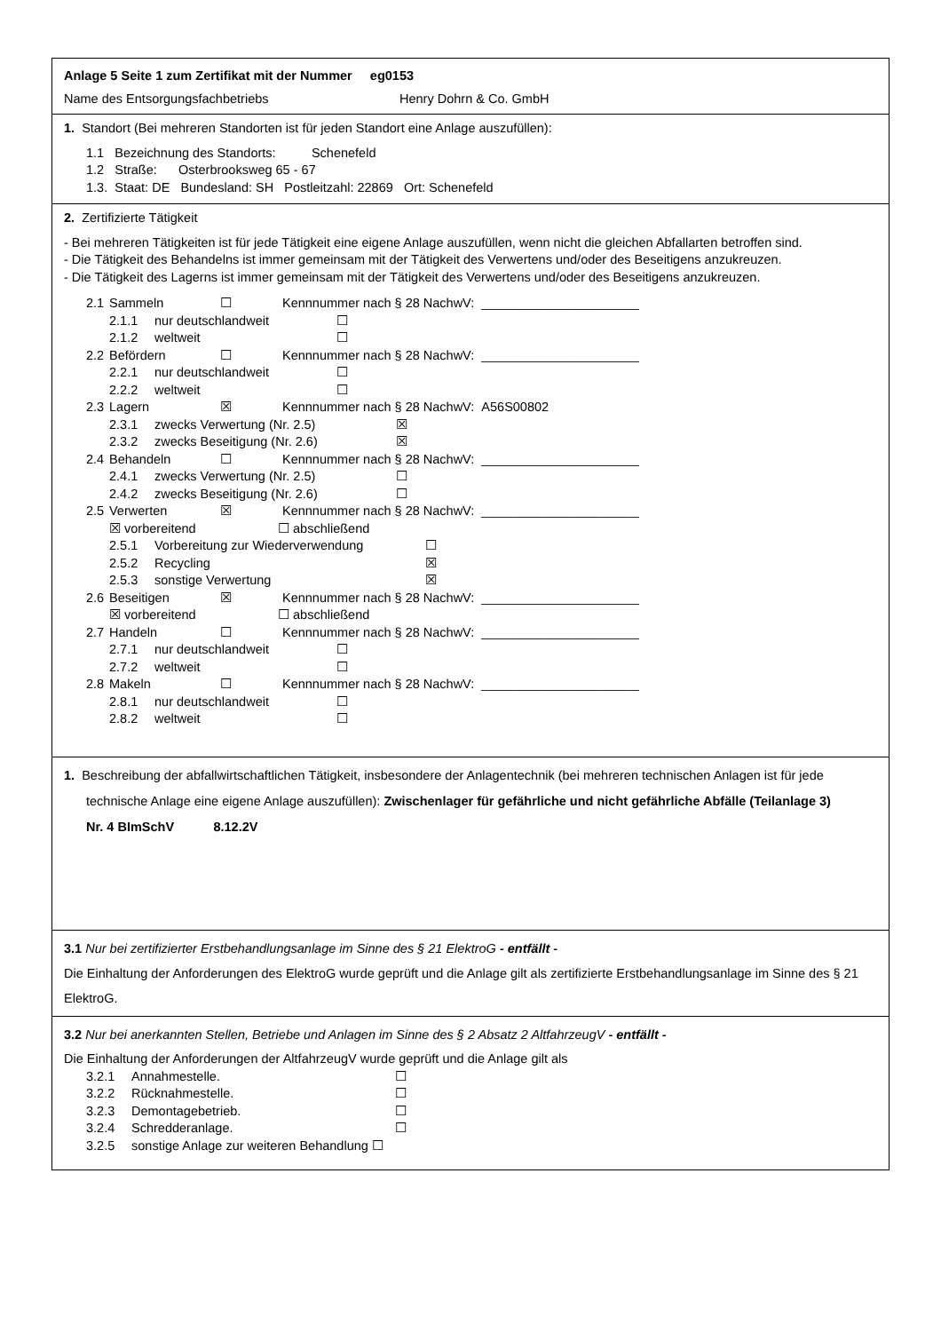Anlage 5 Seite 1 zum Zertifikat mit der Nummer eg0153
Name des Entsorgungsfachbetriebs Henry Dohrn & Co. GmbH
1. Standort (Bei mehreren Standorten ist für jeden Standort eine Anlage auszufüllen):
1.1 Bezeichnung des Standorts: Schenefeld
1.2 Straße: Osterbrooksweg 65 - 67
1.3. Staat: DE Bundesland: SH Postleitzahl: 22869 Ort: Schenefeld
2. Zertifizierte Tätigkeit
- Bei mehreren Tätigkeiten ist für jede Tätigkeit eine eigene Anlage auszufüllen, wenn nicht die gleichen Abfallarten betroffen sind.
- Die Tätigkeit des Behandelns ist immer gemeinsam mit der Tätigkeit des Verwertens und/oder des Beseitigens anzukreuzen.
- Die Tätigkeit des Lagerns ist immer gemeinsam mit der Tätigkeit des Verwertens und/oder des Beseitigens anzukreuzen.
2.1 Sammeln ☐ Kennnummer nach § 28 NachwV: ______________________
2.1.1 nur deutschlandweit ☐
2.1.2 weltweit ☐
2.2 Befördern ☐ Kennnummer nach § 28 NachwV: ______________________
2.2.1 nur deutschlandweit ☐
2.2.2 weltweit ☐
2.3 Lagern ☒ Kennnummer nach § 28 NachwV: A56S00802
2.3.1 zwecks Verwertung (Nr. 2.5) ☒
2.3.2 zwecks Beseitigung (Nr. 2.6) ☒
2.4 Behandeln ☐ Kennnummer nach § 28 NachwV: ______________________
2.4.1 zwecks Verwertung (Nr. 2.5) ☐
2.4.2 zwecks Beseitigung (Nr. 2.6) ☐
2.5 Verwerten ☒ Kennnummer nach § 28 NachwV: ______________________
☒ vorbereitend ☐ abschließend
2.5.1 Vorbereitung zur Wiederverwendung ☐
2.5.2 Recycling ☒
2.5.3 sonstige Verwertung ☒
2.6 Beseitigen ☒ Kennnummer nach § 28 NachwV: ______________________
☒ vorbereitend ☐ abschließend
2.7 Handeln ☐ Kennnummer nach § 28 NachwV: ______________________
2.7.1 nur deutschlandweit ☐
2.7.2 weltweit ☐
2.8 Makeln ☐ Kennnummer nach § 28 NachwV: ______________________
2.8.1 nur deutschlandweit ☐
2.8.2 weltweit ☐
1. Beschreibung der abfallwirtschaftlichen Tätigkeit, insbesondere der Anlagentechnik (bei mehreren technischen Anlagen ist für jede technische Anlage eine eigene Anlage auszufüllen): Zwischenlager für gefährliche und nicht gefährliche Abfälle (Teilanlage 3)
Nr. 4 BImSchV 8.12.2V
3.1 Nur bei zertifizierter Erstbehandlungsanlage im Sinne des § 21 ElektroG - entfällt -
Die Einhaltung der Anforderungen des ElektroG wurde geprüft und die Anlage gilt als zertifizierte Erstbehandlungsanlage im Sinne des § 21 ElektroG.
3.2 Nur bei anerkannten Stellen, Betriebe und Anlagen im Sinne des § 2 Absatz 2 AltfahrzeugV - entfällt -
Die Einhaltung der Anforderungen der AltfahrzeugV wurde geprüft und die Anlage gilt als
3.2.1 Annahmestelle. ☐
3.2.2 Rücknahmestelle. ☐
3.2.3 Demontagebetrieb. ☐
3.2.4 Schredderanlage. ☐
3.2.5 sonstige Anlage zur weiteren Behandlung ☐